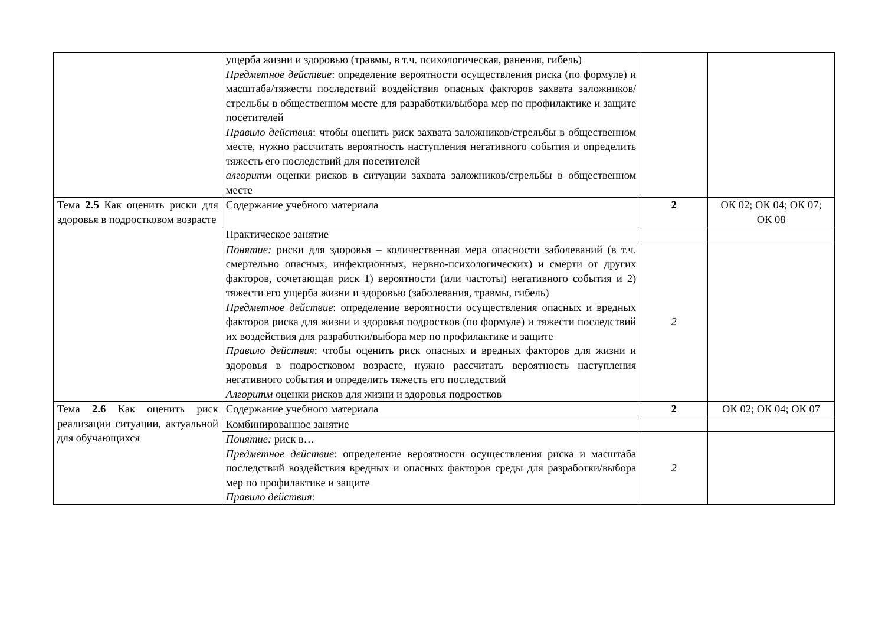| | ущерба жизни и здоровью (травмы, в т.ч. психологическая, ранения, гибель) Предметное действие : определение вероятности осуществления риска (по формуле) и масштаба/тяжести последствий воздействия опасных факторов захвата заложников/стрельбы в общественном месте для разработки/выбора мер по профилактике и защите посетителей Правило действия : чтобы оценить риск захвата заложников/стрельбы в общественном месте, нужно рассчитать вероятность наступления негативного события и определить тяжесть его последствий для посетителей алгоритм оценки рисков в ситуации захвата заложников/стрельбы в общественном месте | | |
| Тема 2.5 Как оценить риски для здоровья в подростковом возрасте | Содержание учебного материала | 2 | ОК 02; ОК 04; ОК 07; ОК 08 |
| | Практическое занятие | | |
| | Понятие: риски для здоровья – количественная мера опасности заболеваний (в т.ч. смертельно опасных, инфекционных, нервно-психологических) и смерти от других факторов, сочетающая риск 1) вероятности (или частоты) негативного события и 2) тяжести его ущерба жизни и здоровью (заболевания, травмы, гибель) Предметное действие : определение вероятности осуществления опасных и вредных факторов риска для жизни и здоровья подростков (по формуле) и тяжести последствий их воздействия для разработки/выбора мер по профилактике и защите Правило действия : чтобы оценить риск опасных и вредных факторов для жизни и здоровья в подростковом возрасте, нужно рассчитать вероятность наступления негативного события и определить тяжесть его последствий Алгоритм оценки рисков для жизни и здоровья подростков | 2 | |
| Тема 2.6 Как оценить риск реализации ситуации, актуальной для обучающихся | Содержание учебного материала | 2 | ОК 02; ОК 04; ОК 07 |
| | Комбинированное занятие | | |
| | Понятие: риск в… Предметное действие : определение вероятности осуществления риска и масштаба последствий воздействия вредных и опасных факторов среды для разработки/выбора мер по профилактике и защите Правило действия : | 2 | |